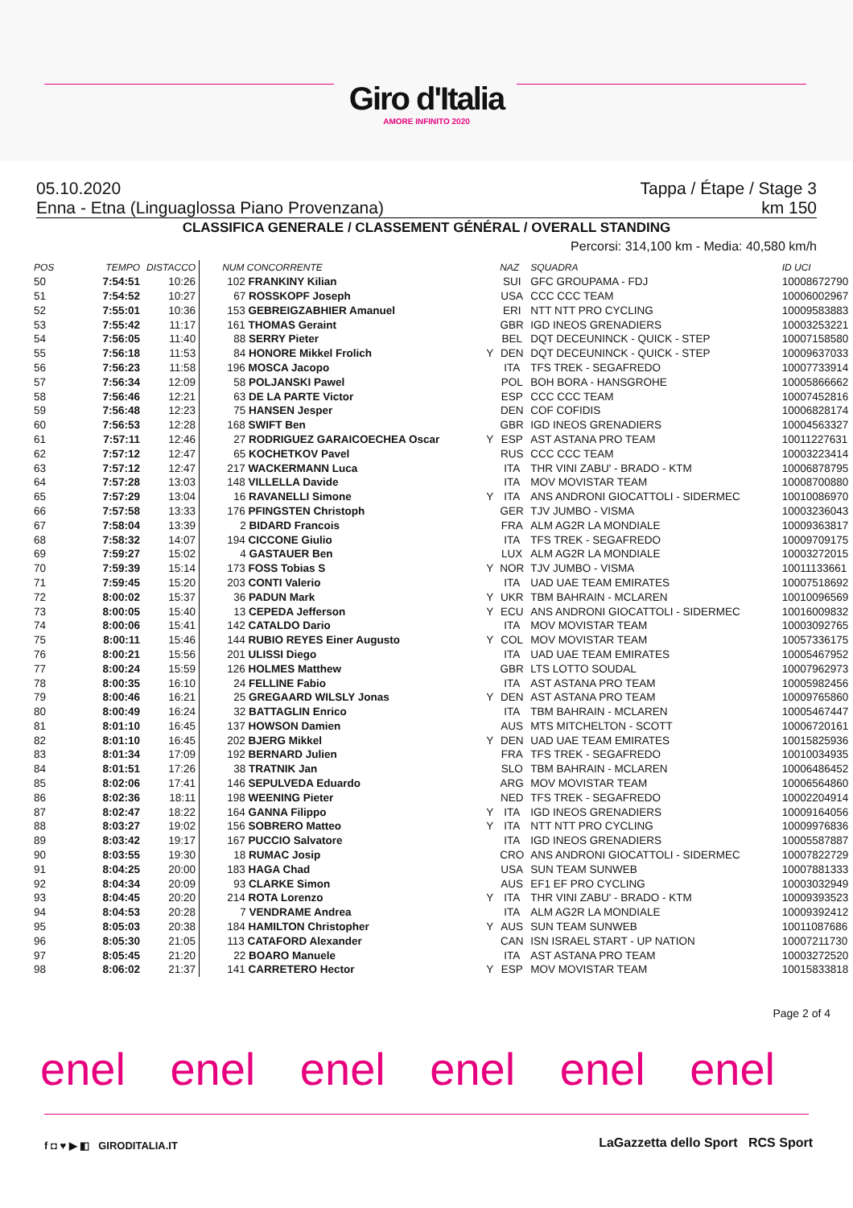Giro d'Italia
AMORE INFINITO 2020
05.10.2020 Tappa / Étape / Stage 3
Enna - Etna (Linguaglossa Piano Provenzana) km 150
CLASSIFICA GENERALE / CLASSEMENT GÉNÉRAL / OVERALL STANDING
Percorsi: 314,100 km - Media: 40,580 km/h
| POS | TEMPO | DISTACCO | NUM CONCORRENTE | | NAZ | SQUADRA | ID UCI |
| --- | --- | --- | --- | --- | --- | --- | --- |
| 50 | 7:54:51 | 10:26 | 102 FRANKINY Kilian | | SUI | GFC GROUPAMA - FDJ | 10008672790 |
| 51 | 7:54:52 | 10:27 | 67 ROSSKOPF Joseph | | USA | CCC CCC TEAM | 10006002967 |
| 52 | 7:55:01 | 10:36 | 153 GEBREIGZABHIER Amanuel | | ERI | NTT NTT PRO CYCLING | 10009583883 |
| 53 | 7:55:42 | 11:17 | 161 THOMAS Geraint | | GBR | IGD INEOS GRENADIERS | 10003253221 |
| 54 | 7:56:05 | 11:40 | 88 SERRY Pieter | | BEL | DQT DECEUNINCK - QUICK - STEP | 10007158580 |
| 55 | 7:56:18 | 11:53 | 84 HONORE Mikkel Frolich | Y | DEN | DQT DECEUNINCK - QUICK - STEP | 10009637033 |
| 56 | 7:56:23 | 11:58 | 196 MOSCA Jacopo | | ITA | TFS TREK - SEGAFREDO | 10007733914 |
| 57 | 7:56:34 | 12:09 | 58 POLJANSKI Pawel | | POL | BOH BORA - HANSGROHE | 10005866662 |
| 58 | 7:56:46 | 12:21 | 63 DE LA PARTE Victor | | ESP | CCC CCC TEAM | 10007452816 |
| 59 | 7:56:48 | 12:23 | 75 HANSEN Jesper | | DEN | COF COFIDIS | 10006828174 |
| 60 | 7:56:53 | 12:28 | 168 SWIFT Ben | | GBR | IGD INEOS GRENADIERS | 10004563327 |
| 61 | 7:57:11 | 12:46 | 27 RODRIGUEZ GARAICOECHEA Oscar | Y | ESP | AST ASTANA PRO TEAM | 10011227631 |
| 62 | 7:57:12 | 12:47 | 65 KOCHETKOV Pavel | | RUS | CCC CCC TEAM | 10003223414 |
| 63 | 7:57:12 | 12:47 | 217 WACKERMANN Luca | | ITA | THR VINI ZABU' - BRADO - KTM | 10006878795 |
| 64 | 7:57:28 | 13:03 | 148 VILLELLA Davide | | ITA | MOV MOVISTAR TEAM | 10008700880 |
| 65 | 7:57:29 | 13:04 | 16 RAVANELLI Simone | Y | ITA | ANS ANDRONI GIOCATTOLI - SIDERMEC | 10010086970 |
| 66 | 7:57:58 | 13:33 | 176 PFINGSTEN Christoph | | GER | TJV JUMBO - VISMA | 10003236043 |
| 67 | 7:58:04 | 13:39 | 2 BIDARD Francois | | FRA | ALM AG2R LA MONDIALE | 10009363817 |
| 68 | 7:58:32 | 14:07 | 194 CICCONE Giulio | | ITA | TFS TREK - SEGAFREDO | 10009709175 |
| 69 | 7:59:27 | 15:02 | 4 GASTAUER Ben | | LUX | ALM AG2R LA MONDIALE | 10003272015 |
| 70 | 7:59:39 | 15:14 | 173 FOSS Tobias S | Y | NOR | TJV JUMBO - VISMA | 10011133661 |
| 71 | 7:59:45 | 15:20 | 203 CONTI Valerio | | ITA | UAD UAE TEAM EMIRATES | 10007518692 |
| 72 | 8:00:02 | 15:37 | 36 PADUN Mark | Y | UKR | TBM BAHRAIN - MCLAREN | 10010096569 |
| 73 | 8:00:05 | 15:40 | 13 CEPEDA Jefferson | Y | ECU | ANS ANDRONI GIOCATTOLI - SIDERMEC | 10016009832 |
| 74 | 8:00:06 | 15:41 | 142 CATALDO Dario | | ITA | MOV MOVISTAR TEAM | 10003092765 |
| 75 | 8:00:11 | 15:46 | 144 RUBIO REYES Einer Augusto | Y | COL | MOV MOVISTAR TEAM | 10057336175 |
| 76 | 8:00:21 | 15:56 | 201 ULISSI Diego | | ITA | UAD UAE TEAM EMIRATES | 10005467952 |
| 77 | 8:00:24 | 15:59 | 126 HOLMES Matthew | | GBR | LTS LOTTO SOUDAL | 10007962973 |
| 78 | 8:00:35 | 16:10 | 24 FELLINE Fabio | | ITA | AST ASTANA PRO TEAM | 10005982456 |
| 79 | 8:00:46 | 16:21 | 25 GREGAARD WILSLY Jonas | Y | DEN | AST ASTANA PRO TEAM | 10009765860 |
| 80 | 8:00:49 | 16:24 | 32 BATTAGLIN Enrico | | ITA | TBM BAHRAIN - MCLAREN | 10005467447 |
| 81 | 8:01:10 | 16:45 | 137 HOWSON Damien | | AUS | MTS MITCHELTON - SCOTT | 10006720161 |
| 82 | 8:01:10 | 16:45 | 202 BJERG Mikkel | Y | DEN | UAD UAE TEAM EMIRATES | 10015825936 |
| 83 | 8:01:34 | 17:09 | 192 BERNARD Julien | | FRA | TFS TREK - SEGAFREDO | 10010034935 |
| 84 | 8:01:51 | 17:26 | 38 TRATNIK Jan | | SLO | TBM BAHRAIN - MCLAREN | 10006486452 |
| 85 | 8:02:06 | 17:41 | 146 SEPULVEDA Eduardo | | ARG | MOV MOVISTAR TEAM | 10006564860 |
| 86 | 8:02:36 | 18:11 | 198 WEENING Pieter | | NED | TFS TREK - SEGAFREDO | 10002204914 |
| 87 | 8:02:47 | 18:22 | 164 GANNA Filippo | Y | ITA | IGD INEOS GRENADIERS | 10009164056 |
| 88 | 8:03:27 | 19:02 | 156 SOBRERO Matteo | Y | ITA | NTT NTT PRO CYCLING | 10009976836 |
| 89 | 8:03:42 | 19:17 | 167 PUCCIO Salvatore | | ITA | IGD INEOS GRENADIERS | 10005587887 |
| 90 | 8:03:55 | 19:30 | 18 RUMAC Josip | | CRO | ANS ANDRONI GIOCATTOLI - SIDERMEC | 10007822729 |
| 91 | 8:04:25 | 20:00 | 183 HAGA Chad | | USA | SUN TEAM SUNWEB | 10007881333 |
| 92 | 8:04:34 | 20:09 | 93 CLARKE Simon | | AUS | EF1 EF PRO CYCLING | 10003032949 |
| 93 | 8:04:45 | 20:20 | 214 ROTA Lorenzo | Y | ITA | THR VINI ZABU' - BRADO - KTM | 10009393523 |
| 94 | 8:04:53 | 20:28 | 7 VENDRAME Andrea | | ITA | ALM AG2R LA MONDIALE | 10009392412 |
| 95 | 8:05:03 | 20:38 | 184 HAMILTON Christopher | Y | AUS | SUN TEAM SUNWEB | 10011087686 |
| 96 | 8:05:30 | 21:05 | 113 CATAFORD Alexander | | CAN | ISN ISRAEL START - UP NATION | 10007211730 |
| 97 | 8:05:45 | 21:20 | 22 BOARO Manuele | | ITA | AST ASTANA PRO TEAM | 10003272520 |
| 98 | 8:06:02 | 21:37 | 141 CARRETERO Hector | Y | ESP | MOV MOVISTAR TEAM | 10015833818 |
Page 2 of 4
enel enel enel enel enel enel
f ◘ ♥ ▶ ◧ GIRODITALIA.IT
LaGazzetta dello Sport RCS Sport